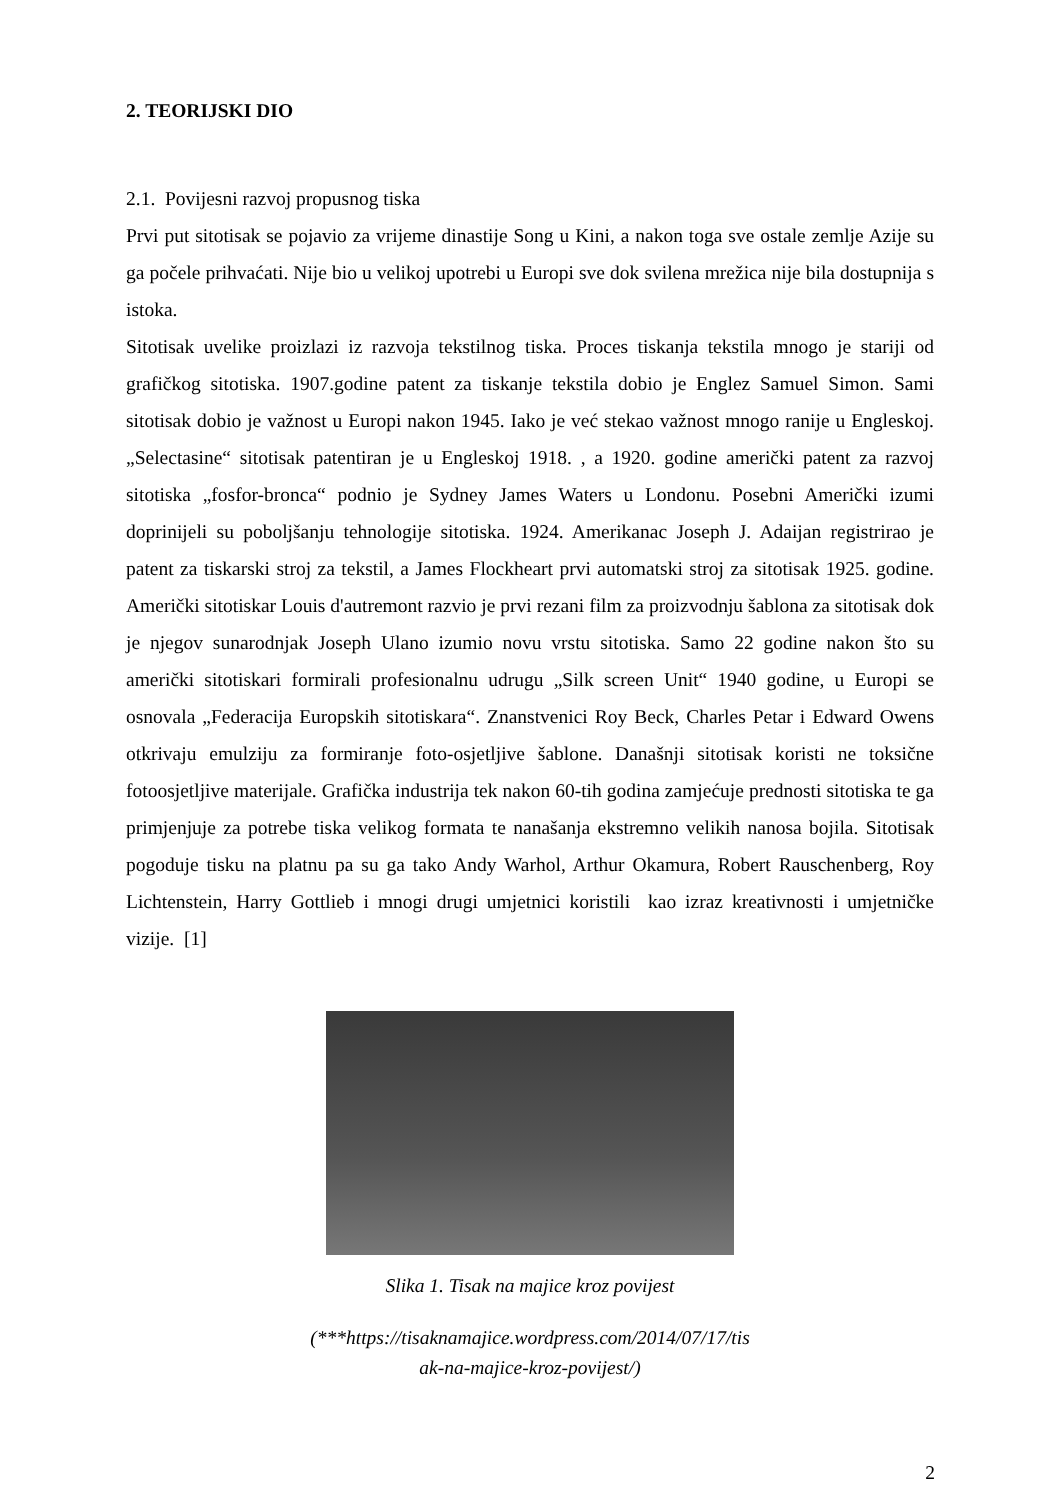2. TEORIJSKI DIO
2.1. Povijesni razvoj propusnog tiska
Prvi put sitotisak se pojavio za vrijeme dinastije Song u Kini, a nakon toga sve ostale zemlje Azije su ga počele prihvaćati. Nije bio u velikoj upotrebi u Europi sve dok svilena mrežica nije bila dostupnija s istoka.
Sitotisak uvelike proizlazi iz razvoja tekstilnog tiska. Proces tiskanja tekstila mnogo je stariji od grafičkog sitotiska. 1907.godine patent za tiskanje tekstila dobio je Englez Samuel Simon. Sami sitotisak dobio je važnost u Europi nakon 1945. Iako je već stekao važnost mnogo ranije u Engleskoj. „Selectasine“ sitotisak patentiran je u Engleskoj 1918. , a 1920. godine američki patent za razvoj sitotiska „fosfor-bronca“ podnio je Sydney James Waters u Londonu. Posebni Američki izumi doprinijeli su poboljšanju tehnologije sitotiska. 1924. Amerikanac Joseph J. Adaijan registrirao je patent za tiskarski stroj za tekstil, a James Flockheart prvi automatski stroj za sitotisak 1925. godine. Američki sitotiskar Louis d'autremont razvio je prvi rezani film za proizvodnju šablona za sitotisak dok je njegov sunarodnjak Joseph Ulano izumio novu vrstu sitotiska. Samo 22 godine nakon što su američki sitotiskari formirali profesionalnu udrugu „Silk screen Unit“ 1940 godine, u Europi se osnovala „Federacija Europskih sitotiskara“. Znanstvenici Roy Beck, Charles Petar i Edward Owens otkrivaju emulziju za formiranje foto-osjetljive šablone. Današnji sitotisak koristi ne toksične fotoosjetljive materijale. Grafička industrija tek nakon 60-tih godina zamjećuje prednosti sitotiska te ga primjenjuje za potrebe tiska velikog formata te nanašanja ekstremno velikih nanosa bojila. Sitotisak pogoduje tisku na platnu pa su ga tako Andy Warhol, Arthur Okamura, Robert Rauschenberg, Roy Lichtenstein, Harry Gottlieb i mnogi drugi umjetnici koristili kao izraz kreativnosti i umjetničke vizije. [1]
Slika 1. Tisak na majice kroz povijest
(***https://tisaknamajice.wordpress.com/2014/07/17/tis
ak-na-majice-kroz-povijest/)
2